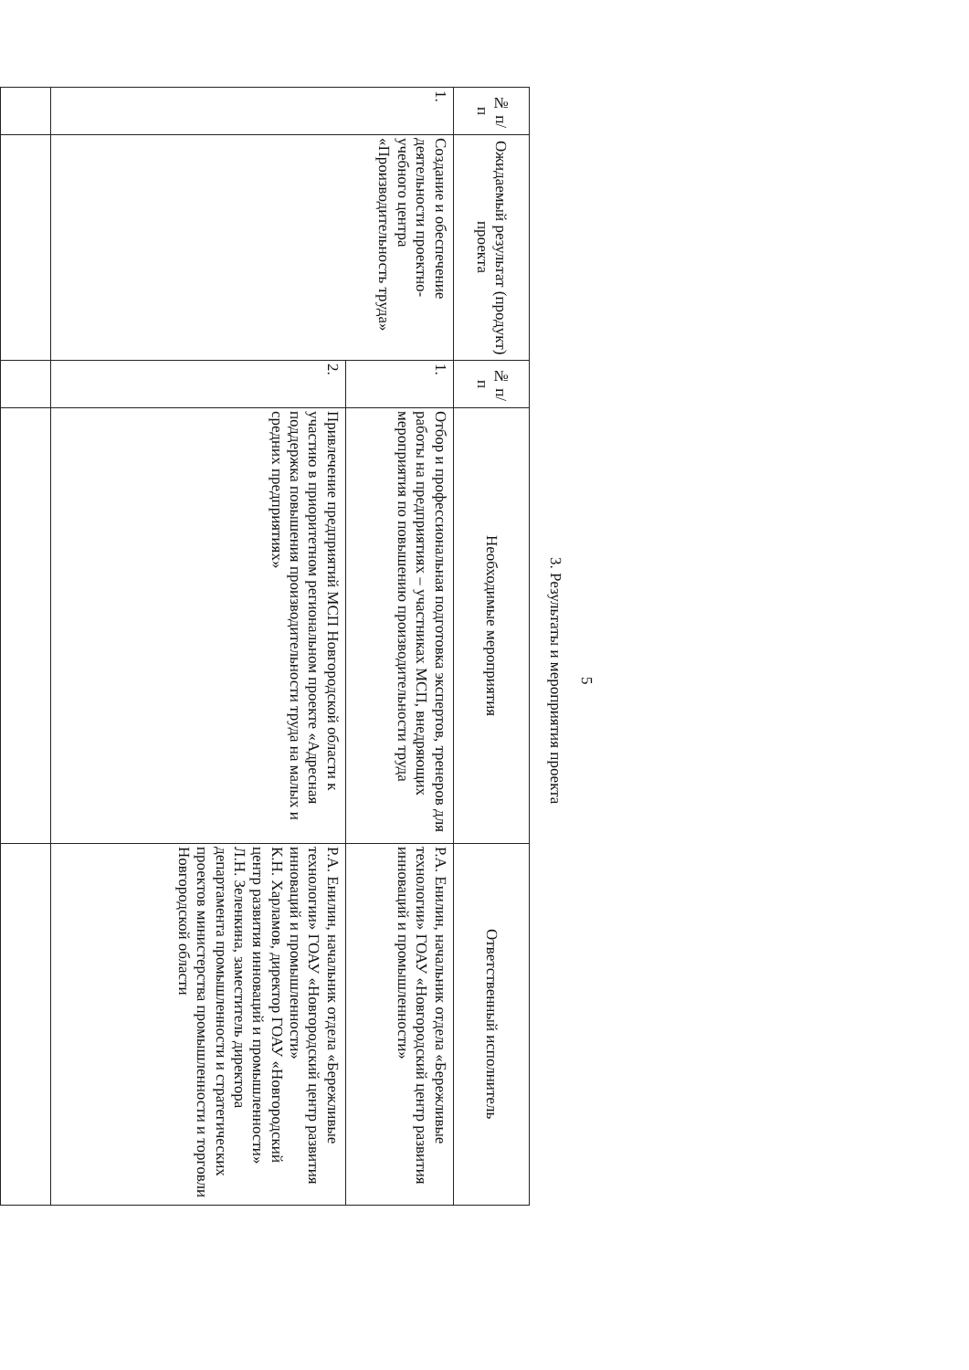5
3. Результаты и мероприятия проекта
| № п/п | Ожидаемый результат (продукт) проекта | № п/п | Необходимые мероприятия | Ответственный исполнитель |
| --- | --- | --- | --- | --- |
| 1. | Создание и обеспечение деятельности проектно-учебного центра «Производительность труда» | 1. | Отбор и профессиональная подготовка экспертов, тренеров для работы на предприятиях – участниках МСП, внедряющих мероприятия по повышению производительности труда | Р.А. Енилин, начальник отдела «Бережливые технологии» ГОАУ «Новгородский центр развития инноваций и промышленности» |
| | | 2. | Привлечение предприятий МСП Новгородской области к участию в приоритетном региональном проекте «Адресная поддержка повышения производительности труда на малых и средних предприятиях» | Р.А. Енилин, начальник отдела «Бережливые технологии» ГОАУ «Новгородский центр развития инноваций и промышленности» К.Н. Харламов, директор ГОАУ «Новгородский центр развития инноваций и промышленности» Л.Н. Зеленкина, заместитель директора департамента промышленности и стратегических проектов министерства промышленности и торговли Новгородской области |